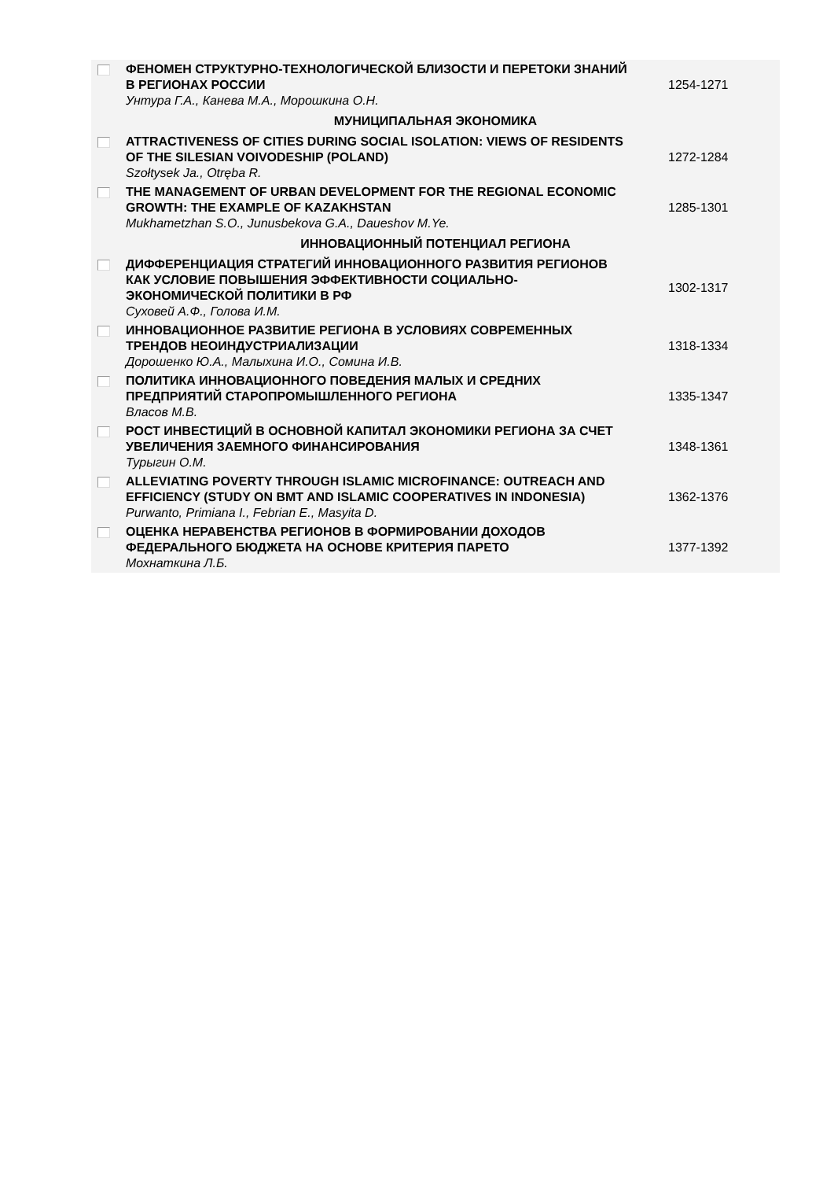| | ФЕНОМЕН СТРУКТУРНО-ТЕХНОЛОГИЧЕСКОЙ БЛИЗОСТИ И ПЕРЕТОКИ ЗНАНИЙ В РЕГИОНАХ РОССИИ Унтура Г.А., Канева М.А., Морошкина О.Н. | 1254-1271 |
| МУНИЦИПАЛЬНАЯ ЭКОНОМИКА | | |
| | ATTRACTIVENESS OF CITIES DURING SOCIAL ISOLATION: VIEWS OF RESIDENTS OF THE SILESIAN VOIVODESHIP (POLAND) Szołtysek Ja., Otręba R. | 1272-1284 |
| | THE MANAGEMENT OF URBAN DEVELOPMENT FOR THE REGIONAL ECONOMIC GROWTH: THE EXAMPLE OF KAZAKHSTAN Mukhametzhan S.O., Junusbekova G.A., Daueshov M.Ye. | 1285-1301 |
| ИННОВАЦИОННЫЙ ПОТЕНЦИАЛ РЕГИОНА | | |
| | ДИФФЕРЕНЦИАЦИЯ СТРАТЕГИЙ ИННОВАЦИОННОГО РАЗВИТИЯ РЕГИОНОВ КАК УСЛОВИЕ ПОВЫШЕНИЯ ЭФФЕКТИВНОСТИ СОЦИАЛЬНО-ЭКОНОМИЧЕСКОЙ ПОЛИТИКИ В РФ Суховей А.Ф., Голова И.М. | 1302-1317 |
| | ИННОВАЦИОННОЕ РАЗВИТИЕ РЕГИОНА В УСЛОВИЯХ СОВРЕМЕННЫХ ТРЕНДОВ НЕОИНДУСТРИАЛИЗАЦИИ Дорошенко Ю.А., Малыхина И.О., Сомина И.В. | 1318-1334 |
| | ПОЛИТИКА ИННОВАЦИОННОГО ПОВЕДЕНИЯ МАЛЫХ И СРЕДНИХ ПРЕДПРИЯТИЙ СТАРОПРОМЫШЛЕННОГО РЕГИОНА Власов М.В. | 1335-1347 |
| | РОСТ ИНВЕСТИЦИЙ В ОСНОВНОЙ КАПИТАЛ ЭКОНОМИКИ РЕГИОНА ЗА СЧЕТ УВЕЛИЧЕНИЯ ЗАЕМНОГО ФИНАНСИРОВАНИЯ Турыгин О.М. | 1348-1361 |
| | ALLEVIATING POVERTY THROUGH ISLAMIC MICROFINANCE: OUTREACH AND EFFICIENCY (STUDY ON BMT AND ISLAMIC COOPERATIVES IN INDONESIA) Purwanto, Primiana I., Febrian E., Masyita D. | 1362-1376 |
| | ОЦЕНКА НЕРАВЕНСТВА РЕГИОНОВ В ФОРМИРОВАНИИ ДОХОДОВ ФЕДЕРАЛЬНОГО БЮДЖЕТА НА ОСНОВЕ КРИТЕРИЯ ПАРЕТО Мохнаткина Л.Б. | 1377-1392 |